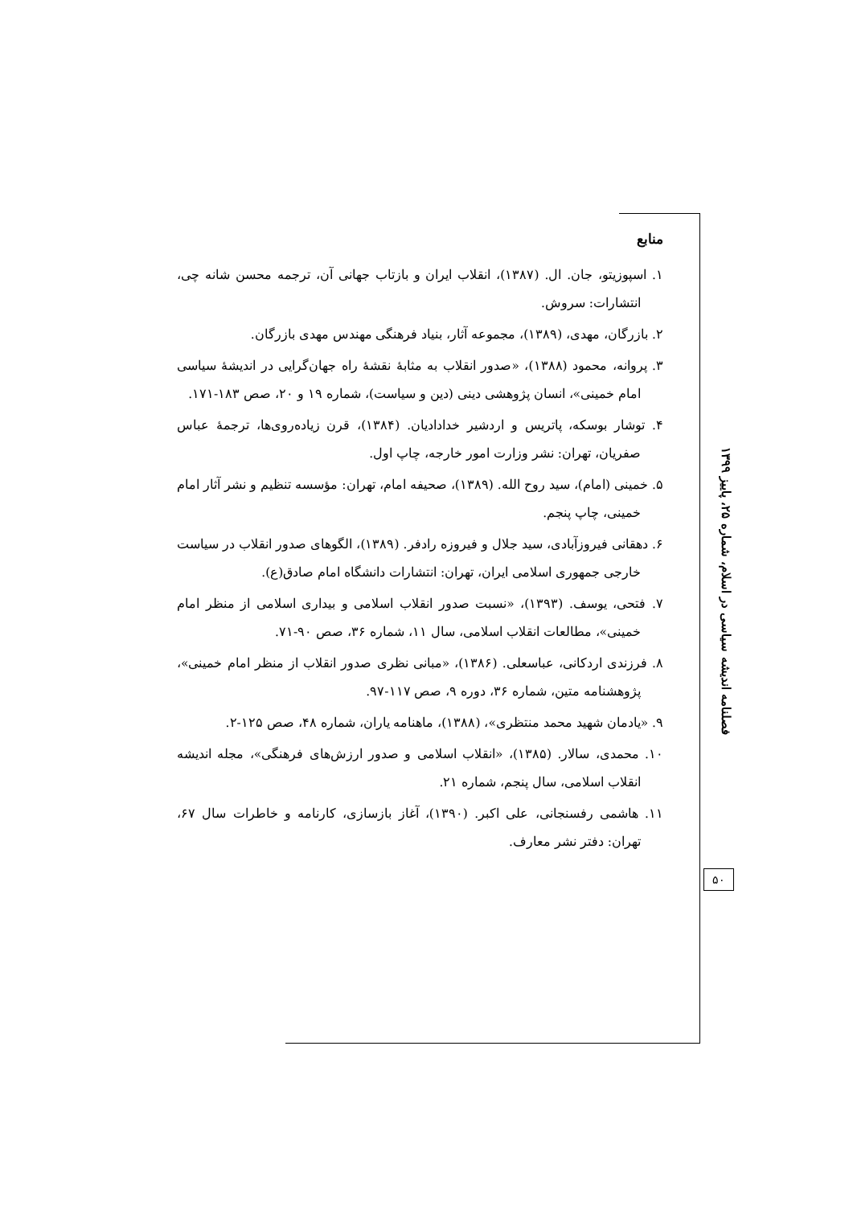منابع
۱. اسپوزیتو، جان. ال. (۱۳۸۷)، انقلاب ایران و بازتاب جهانی آن، ترجمه محسن شانه چی، انتشارات: سروش.
۲. بازرگان، مهدی، (۱۳۸۹)، مجموعه آثار، بنیاد فرهنگی مهندس مهدی بازرگان.
۳. پروانه، محمود (۱۳۸۸)، «صدور انقلاب به مثابهٔ نقشهٔ راه جهان‌گرایی در اندیشهٔ سیاسی امام خمینی»، انسان پژوهشی دینی (دین و سیاست)، شماره ۱۹ و ۲۰، صص ۱۸۳-۱۷۱.
۴. توشار بوسکه، پاتریس و اردشیر خدادادیان. (۱۳۸۴)، قرن زیاده‌روی‌ها، ترجمهٔ عباس صفریان، تهران: نشر وزارت امور خارجه، چاپ اول.
۵. خمینی (امام)، سید روح الله. (۱۳۸۹)، صحیفه امام، تهران: مؤسسه تنظیم و نشر آثار امام خمینی، چاپ پنجم.
۶. دهقانی فیروزآبادی، سید جلال و فیروزه رادفر. (۱۳۸۹)، الگوهای صدور انقلاب در سیاست خارجی جمهوری اسلامی ایران، تهران: انتشارات دانشگاه امام صادق(ع).
۷. فتحی، یوسف. (۱۳۹۳)، «نسبت صدور انقلاب اسلامی و بیداری اسلامی از منظر امام خمینی»، مطالعات انقلاب اسلامی، سال ۱۱، شماره ۳۶، صص ۹۰-۷۱.
۸. فرزندی اردکانی، عباسعلی. (۱۳۸۶)، «مبانی نظری صدور انقلاب از منظر امام خمینی»، پژوهشنامه متین، شماره ۳۶، دوره ۹، صص ۱۱۷-۹۷.
۹. «یادمان شهید محمد منتظری»، (۱۳۸۸)، ماهنامه یاران، شماره ۴۸، صص ۱۲۵-۲.
۱۰. محمدی، سالار. (۱۳۸۵)، «انقلاب اسلامی و صدور ارزش‌های فرهنگی»، مجله اندیشه انقلاب اسلامی، سال پنجم، شماره ۲۱.
۱۱. هاشمی رفسنجانی، علی اکبر. (۱۳۹۰)، آغاز بازسازی، کارنامه و خاطرات سال ۶۷، تهران: دفتر نشر معارف.
فصلنامه اندیشه سیاسی در اسلام، شماره ۲۵، پاییز ۱۳۹۹
۵۰